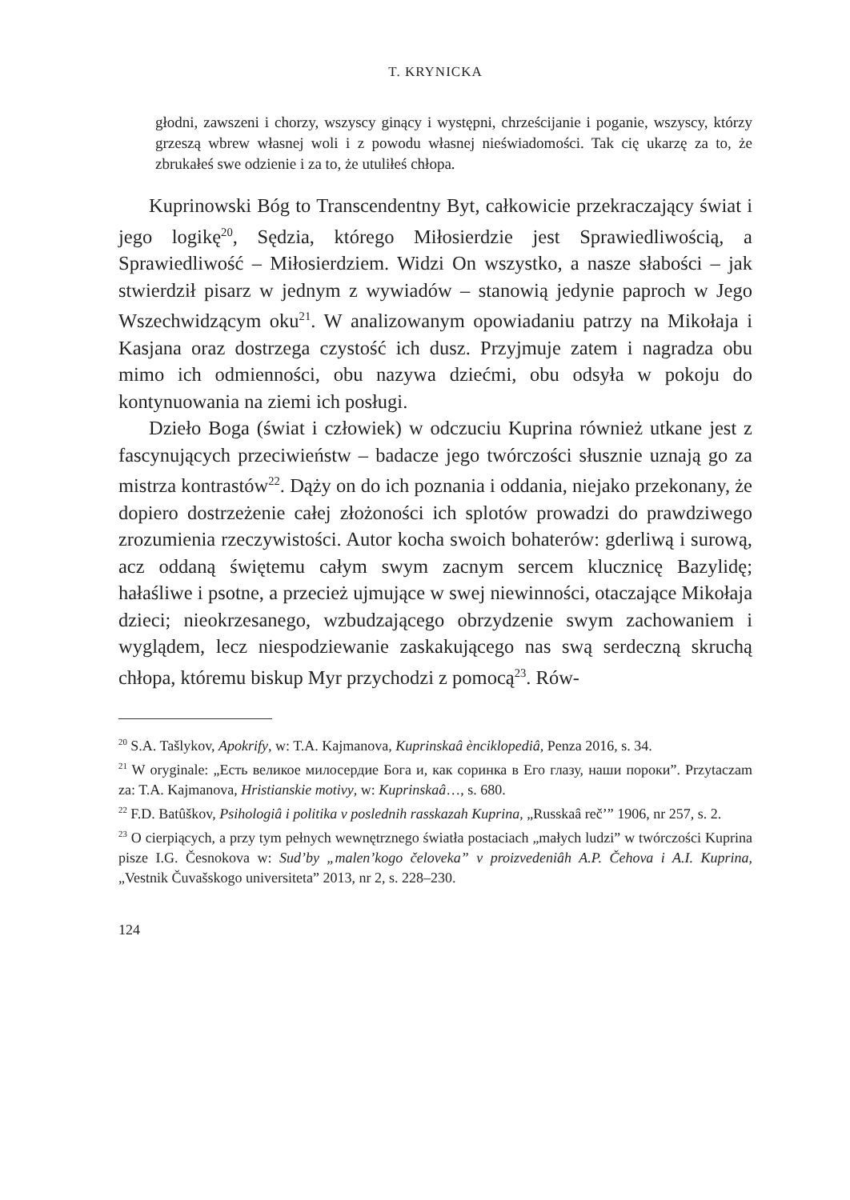T. KRYNICKA
głodni, zawszeni i chorzy, wszyscy ginący i występni, chrześcijanie i poganie, wszyscy, którzy grzeszą wbrew własnej woli i z powodu własnej nieświadomości. Tak cię ukarzę za to, że zbrukałeś swe odzienie i za to, że utuliłeś chłopa.
Kuprinowski Bóg to Transcendentny Byt, całkowicie przekraczający świat i jego logikę<sup>20</sup>, Sędzia, którego Miłosierdzie jest Sprawiedliwością, a Sprawiedliwość – Miłosierdziem. Widzi On wszystko, a nasze słabości – jak stwierdził pisarz w jednym z wywiadów – stanowią jedynie paproch w Jego Wszechwidzącym oku<sup>21</sup>. W analizowanym opowiadaniu patrzy na Mikołaja i Kasjana oraz dostrzega czystość ich dusz. Przyjmuje zatem i nagradza obu mimo ich odmienności, obu nazywa dziećmi, obu odsyła w pokoju do kontynuowania na ziemi ich posługi.
Dzieło Boga (świat i człowiek) w odczuciu Kuprina również utkane jest z fascynujących przeciwieństw – badacze jego twórczości słusznie uznają go za mistrza kontrastów<sup>22</sup>. Dąży on do ich poznania i oddania, niejako przekonany, że dopiero dostrzeżenie całej złożoności ich splotów prowadzi do prawdziwego zrozumienia rzeczywistości. Autor kocha swoich bohaterów: gderliwą i surową, acz oddaną świętemu całym swym zacnym sercem klucznicę Bazylidę; hałaśliwe i psotne, a przecież ujmujące w swej niewinności, otaczające Mikołaja dzieci; nieokrzesanego, wzbudzającego obrzydzenie swym zachowaniem i wyglądem, lecz niespodziewanie zaskakującego nas swą serdeczną skruchą chłopa, któremu biskup Myr przychodzi z pomocą<sup>23</sup>. Rów-
<sup>20</sup> S.A. Tašlykov, Apokrify, w: T.A. Kajmanova, Kuprinskaâ ènciklopediâ, Penza 2016, s. 34.
<sup>21</sup> W oryginale: „Есть великое милосердие Бога и, как соринка в Его глазу, наши пороки”. Przytaczam za: T.A. Kajmanova, Hristianskie motivy, w: Kuprinskaâ…, s. 680.
<sup>22</sup> F.D. Batûškov, Psihologiâ i politika v poslednih rasskazah Kuprina, „Russkaâ reč’” 1906, nr 257, s. 2.
<sup>23</sup> O cierpiących, a przy tym pełnych wewnętrznego światła postaciach „małych ludzi” w twórczości Kuprina pisze I.G. Česnokova w: Sud’by „malen’kogo čeloveka” v proizvedeniâh A.P. Čehova i A.I. Kuprina, „Vestnik Čuvašskogo universiteta” 2013, nr 2, s. 228–230.
124